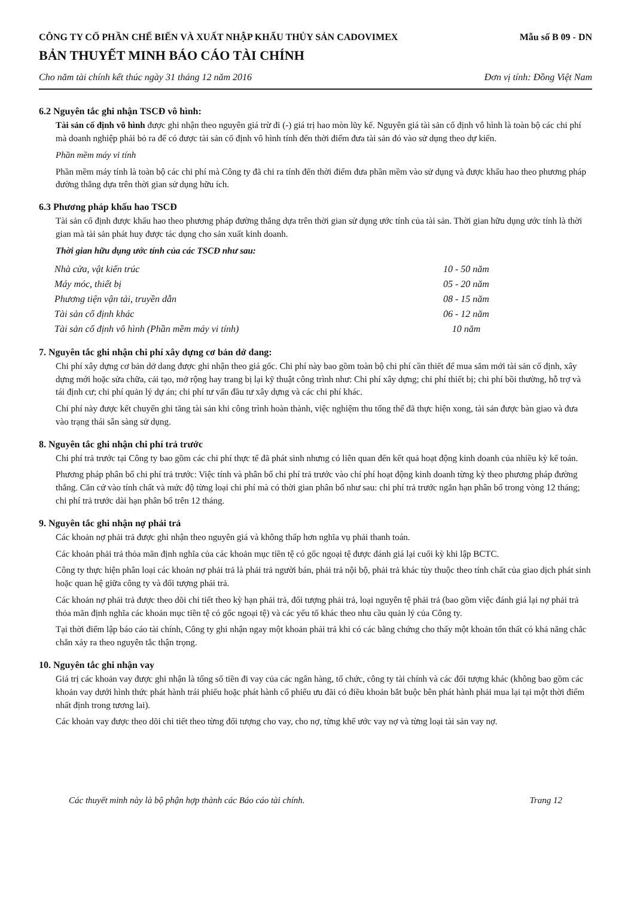CÔNG TY CỔ PHẦN CHẾ BIẾN VÀ XUẤT NHẬP KHẨU THỦY SẢN CADOVIMEX
Mẫu số B 09 - DN
BẢN THUYẾT MINH BÁO CÁO TÀI CHÍNH
Cho năm tài chính kết thúc ngày 31 tháng 12 năm 2016 Đơn vị tính: Đồng Việt Nam
6.2 Nguyên tắc ghi nhận TSCĐ vô hình:
Tài sản cố định vô hình được ghi nhận theo nguyên giá trừ đi (-) giá trị hao mòn lũy kế. Nguyên giá tài sản cố định vô hình là toàn bộ các chi phí mà doanh nghiệp phải bỏ ra để có được tài sản cố định vô hình tính đến thời điểm đưa tài sản đó vào sử dụng theo dự kiến.
Phần mềm máy vi tính
Phần mềm máy tính là toàn bộ các chi phí mà Công ty đã chi ra tính đến thời điểm đưa phần mềm vào sử dụng và được khấu hao theo phương pháp đường thẳng dựa trên thời gian sử dụng hữu ích.
6.3 Phương pháp khấu hao TSCĐ
Tài sản cố định được khấu hao theo phương pháp đường thẳng dựa trên thời gian sử dụng ước tính của tài sản. Thời gian hữu dụng ước tính là thời gian mà tài sản phát huy được tác dụng cho sản xuất kinh doanh.
Thời gian hữu dụng ước tính của các TSCĐ như sau:
| Nhà cửa, vật kiến trúc | 10 - 50 năm |
| Máy móc, thiết bị | 05 - 20 năm |
| Phương tiện vận tải, truyền dẫn | 08 - 15 năm |
| Tài sản cố định khác | 06 - 12 năm |
| Tài sản cố định vô hình (Phần mềm máy vi tính) | 10 năm |
7. Nguyên tắc ghi nhận chi phí xây dựng cơ bản dở dang:
Chi phí xây dựng cơ bản dở dang được ghi nhận theo giá gốc. Chi phí này bao gồm toàn bộ chi phí cần thiết để mua sắm mới tài sản cố định, xây dựng mới hoặc sửa chữa, cải tạo, mở rộng hay trang bị lại kỹ thuật công trình như: Chi phí xây dựng; chi phí thiết bị; chi phí bồi thường, hỗ trợ và tái định cư; chi phí quản lý dự án; chi phí tư vấn đầu tư xây dựng và các chi phí khác.
Chi phí này được kết chuyển ghi tăng tài sản khi công trình hoàn thành, việc nghiệm thu tổng thể đã thực hiện xong, tài sản được bàn giao và đưa vào trạng thái sẵn sàng sử dụng.
8. Nguyên tắc ghi nhận chi phí trả trước
Chi phí trả trước tại Công ty bao gồm các chi phí thực tế đã phát sinh nhưng có liên quan đến kết quả hoạt động kinh doanh của nhiều kỳ kế toán.
Phương pháp phân bổ chi phí trả trước: Việc tính và phân bổ chi phí trả trước vào chí phí hoạt động kinh doanh từng kỳ theo phương pháp đường thẳng. Căn cứ vào tính chất và mức độ từng loại chi phí mà có thời gian phân bổ như sau: chi phí trả trước ngắn hạn phân bổ trong vòng 12 tháng; chi phí trả trước dài hạn phân bổ trên 12 tháng.
9. Nguyên tắc ghi nhận nợ phải trả
Các khoản nợ phải trả được ghi nhận theo nguyên giá và không thấp hơn nghĩa vụ phải thanh toán.
Các khoản phải trả thỏa mãn định nghĩa của các khoản mục tiền tệ có gốc ngoại tệ được đánh giá lại cuối kỳ khi lập BCTC.
Công ty thực hiện phân loại các khoản nợ phải trả là phải trả người bán, phải trả nội bộ, phải trả khác tùy thuộc theo tính chất của giao dịch phát sinh hoặc quan hệ giữa công ty và đối tượng phải trả.
Các khoản nợ phải trả được theo dõi chi tiết theo kỳ hạn phải trả, đối tượng phải trả, loại nguyên tệ phải trả (bao gồm việc đánh giá lại nợ phải trả thỏa mãn định nghĩa các khoản mục tiền tệ có gốc ngoại tệ) và các yếu tố khác theo nhu cầu quản lý của Công ty.
Tại thời điểm lập báo cáo tài chính, Công ty ghi nhận ngay một khoản phải trả khi có các bằng chứng cho thấy một khoản tổn thất có khả năng chắc chắn xảy ra theo nguyên tắc thận trọng.
10. Nguyên tắc ghi nhận vay
Giá trị các khoản vay được ghi nhận là tổng số tiền đi vay của các ngân hàng, tổ chức, công ty tài chính và các đối tượng khác (không bao gồm các khoản vay dưới hình thức phát hành trái phiếu hoặc phát hành cổ phiếu ưu đãi có điều khoản bắt buộc bên phát hành phải mua lại tại một thời điểm nhất định trong tương lai).
Các khoản vay được theo dõi chi tiết theo từng đối tượng cho vay, cho nợ, từng khế ước vay nợ và từng loại tài sản vay nợ.
Các thuyết minh này là bộ phận hợp thành các Báo cáo tài chính. Trang 12